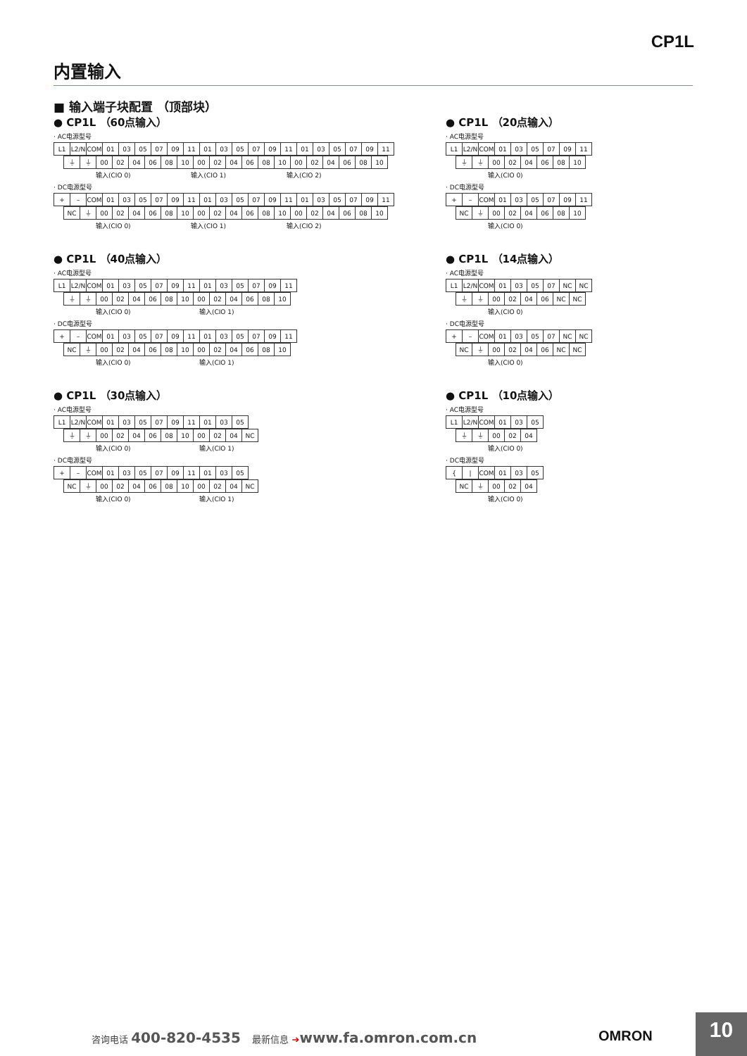CP1L
内置输入
■ 输入端子块配置 （顶部块）
● CP1L （60点输入）
· AC电源型号
| L1 | L2/N | COM | 01 | 03 | 05 | 07 | 09 | 11 | 01 | 03 | 05 | 07 | 09 | 11 | 01 | 03 | 05 | 07 | 09 | 11 |
| ⏚ | ⏚ | 00 | 02 | 04 | 06 | 08 | 10 | 00 | 02 | 04 | 06 | 08 | 10 | 00 | 02 | 04 | 06 | 08 | 10 |
输入(CIO 0) 输入(CIO 1) 输入(CIO 2)
· DC电源型号
| + | – | COM | 01 | 03 | 05 | 07 | 09 | 11 | 01 | 03 | 05 | 07 | 09 | 11 | 01 | 03 | 05 | 07 | 09 | 11 |
| NC | ⏚ | 00 | 02 | 04 | 06 | 08 | 10 | 00 | 02 | 04 | 06 | 08 | 10 | 00 | 02 | 04 | 06 | 08 | 10 |
输入(CIO 0) 输入(CIO 1) 输入(CIO 2)
● CP1L （40点输入）
· AC电源型号
| L1 | L2/N | COM | 01 | 03 | 05 | 07 | 09 | 11 | 01 | 03 | 05 | 07 | 09 | 11 |
| ⏚ | ⏚ | 00 | 02 | 04 | 06 | 08 | 10 | 00 | 02 | 04 | 06 | 08 | 10 |
输入(CIO 0) 输入(CIO 1)
· DC电源型号
| + | – | COM | 01 | 03 | 05 | 07 | 09 | 11 | 01 | 03 | 05 | 07 | 09 | 11 |
| NC | ⏚ | 00 | 02 | 04 | 06 | 08 | 10 | 00 | 02 | 04 | 06 | 08 | 10 |
输入(CIO 0) 输入(CIO 1)
● CP1L （30点输入）
· AC电源型号
| L1 | L2/N | COM | 01 | 03 | 05 | 07 | 09 | 11 | 01 | 03 | 05 |
| ⏚ | ⏚ | 00 | 02 | 04 | 06 | 08 | 10 | 00 | 02 | 04 | NC |
输入(CIO 0) 输入(CIO 1)
· DC电源型号
| + | – | COM | 01 | 03 | 05 | 07 | 09 | 11 | 01 | 03 | 05 |
| NC | ⏚ | 00 | 02 | 04 | 06 | 08 | 10 | 00 | 02 | 04 | NC |
输入(CIO 0) 输入(CIO 1)
● CP1L （20点输入）
· AC电源型号
| L1 | L2/N | COM | 01 | 03 | 05 | 07 | 09 | 11 |
| ⏚ | ⏚ | 00 | 02 | 04 | 06 | 08 | 10 |
输入(CIO 0)
· DC电源型号
| + | – | COM | 01 | 03 | 05 | 07 | 09 | 11 |
| NC | ⏚ | 00 | 02 | 04 | 06 | 08 | 10 |
输入(CIO 0)
● CP1L （14点输入）
· AC电源型号
| L1 | L2/N | COM | 01 | 03 | 05 | 07 | NC | NC |
| ⏚ | ⏚ | 00 | 02 | 04 | 06 | NC | NC |
输入(CIO 0)
· DC电源型号
| + | – | COM | 01 | 03 | 05 | 07 | NC | NC |
| NC | ⏚ | 00 | 02 | 04 | 06 | NC | NC |
输入(CIO 0)
● CP1L （10点输入）
· AC电源型号
| L1 | L2/N | COM | 01 | 03 | 05 |
| ⏚ | ⏚ | 00 | 02 | 04 |
输入(CIO 0)
· DC电源型号
| { | / | COM | 01 | 03 | 05 |
| NC | ⏚ | 00 | 02 | 04 |
输入(CIO 0)
咨询电话 400-820-4535 最新信息 ➔www.fa.omron.com.cn
OMRON 10